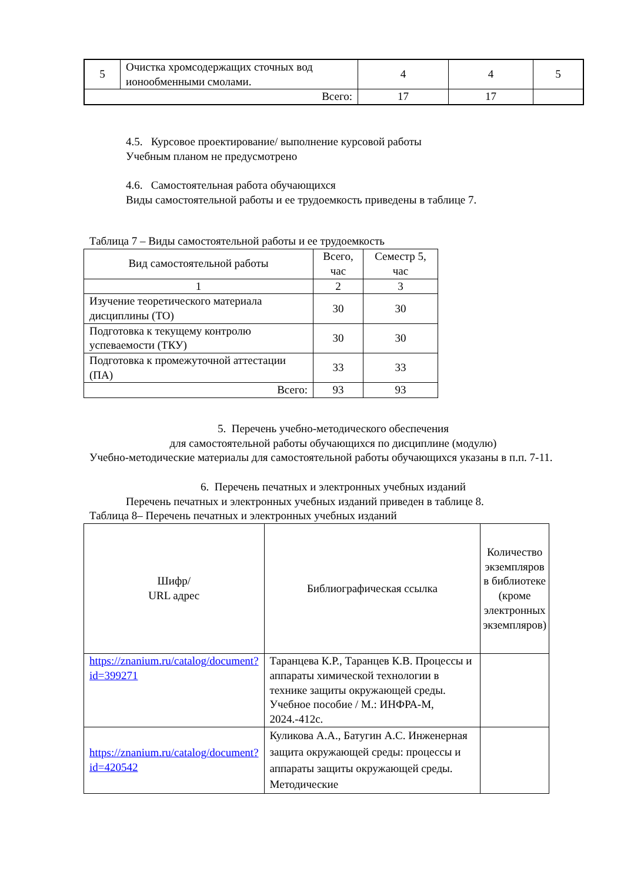| 5 | Очистка хромсодержащих сточных вод ионообменными смолами. | 4 | 4 | 5 |
| Всего: | | 17 | 17 | |
4.5. Курсовое проектирование/ выполнение курсовой работы
Учебным планом не предусмотрено
4.6. Самостоятельная работа обучающихся
Виды самостоятельной работы и ее трудоемкость приведены в таблице 7.
Таблица 7 – Виды самостоятельной работы и ее трудоемкость
| Вид самостоятельной работы | Всего, час | Семестр 5, час |
| 1 | 2 | 3 |
| Изучение теоретического материала дисциплины (ТО) | 30 | 30 |
| Подготовка к текущему контролю успеваемости (ТКУ) | 30 | 30 |
| Подготовка к промежуточной аттестации (ПА) | 33 | 33 |
| Всего: | 93 | 93 |
5. Перечень учебно-методического обеспечения
для самостоятельной работы обучающихся по дисциплине (модулю)
Учебно-методические материалы для самостоятельной работы обучающихся указаны в п.п. 7-11.
6. Перечень печатных и электронных учебных изданий
Перечень печатных и электронных учебных изданий приведен в таблице 8.
Таблица 8– Перечень печатных и электронных учебных изданий
| Шифр/ URL адрес | Библиографическая ссылка | Количество экземпляров в библиотеке (кроме электронных экземпляров) |
| https://znanium.ru/catalog/document?id=399271 | Таранцева К.Р., Таранцев К.В. Процессы и аппараты химической технологии в технике защиты окружающей среды. Учебное пособие / М.: ИНФРА-М, 2024.-412с. | |
| https://znanium.ru/catalog/document?id=420542 | Куликова А.А., Батугин А.С. Инженерная защита окружающей среды: процессы и аппараты защиты окружающей среды. Методические | |